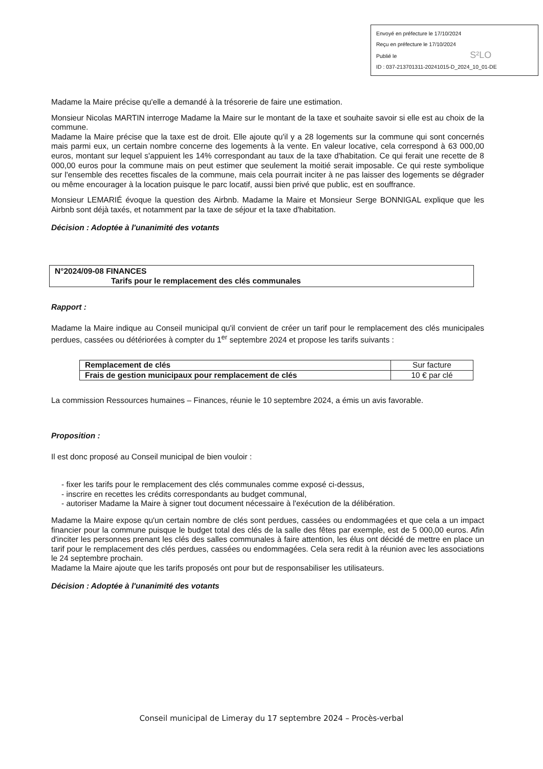Envoyé en préfecture le 17/10/2024
Reçu en préfecture le 17/10/2024
Publié le S²LO
ID : 037-213701311-20241015-D_2024_10_01-DE
Madame la Maire précise qu'elle a demandé à la trésorerie de faire une estimation.
Monsieur Nicolas MARTIN interroge Madame la Maire sur le montant de la taxe et souhaite savoir si elle est au choix de la commune.
Madame la Maire précise que la taxe est de droit. Elle ajoute qu'il y a 28 logements sur la commune qui sont concernés mais parmi eux, un certain nombre concerne des logements à la vente. En valeur locative, cela correspond à 63 000,00 euros, montant sur lequel s'appuient les 14% correspondant au taux de la taxe d'habitation. Ce qui ferait une recette de 8 000,00 euros pour la commune mais on peut estimer que seulement la moitié serait imposable. Ce qui reste symbolique sur l'ensemble des recettes fiscales de la commune, mais cela pourrait inciter à ne pas laisser des logements se dégrader ou même encourager à la location puisque le parc locatif, aussi bien privé que public, est en souffrance.
Monsieur LEMARIÉ évoque la question des Airbnb. Madame la Maire et Monsieur Serge BONNIGAL explique que les Airbnb sont déjà taxés, et notamment par la taxe de séjour et la taxe d'habitation.
Décision : Adoptée à l'unanimité des votants
N°2024/09-08 FINANCES
Tarifs pour le remplacement des clés communales
Rapport :
Madame la Maire indique au Conseil municipal qu'il convient de créer un tarif pour le remplacement des clés municipales perdues, cassées ou détériorées à compter du 1<sup>er</sup> septembre 2024 et propose les tarifs suivants :
| Remplacement de clés | Sur facture |
| Frais de gestion municipaux pour remplacement de clés | 10 € par clé |
La commission Ressources humaines – Finances, réunie le 10 septembre 2024, a émis un avis favorable.
Proposition :
Il est donc proposé au Conseil municipal de bien vouloir :
- fixer les tarifs pour le remplacement des clés communales comme exposé ci-dessus,
- inscrire en recettes les crédits correspondants au budget communal,
- autoriser Madame la Maire à signer tout document nécessaire à l'exécution de la délibération.
Madame la Maire expose qu'un certain nombre de clés sont perdues, cassées ou endommagées et que cela a un impact financier pour la commune puisque le budget total des clés de la salle des fêtes par exemple, est de 5 000,00 euros. Afin d'inciter les personnes prenant les clés des salles communales à faire attention, les élus ont décidé de mettre en place un tarif pour le remplacement des clés perdues, cassées ou endommagées. Cela sera redit à la réunion avec les associations le 24 septembre prochain.
Madame la Maire ajoute que les tarifs proposés ont pour but de responsabiliser les utilisateurs.
Décision : Adoptée à l'unanimité des votants
Conseil municipal de Limeray du 17 septembre 2024 – Procès-verbal